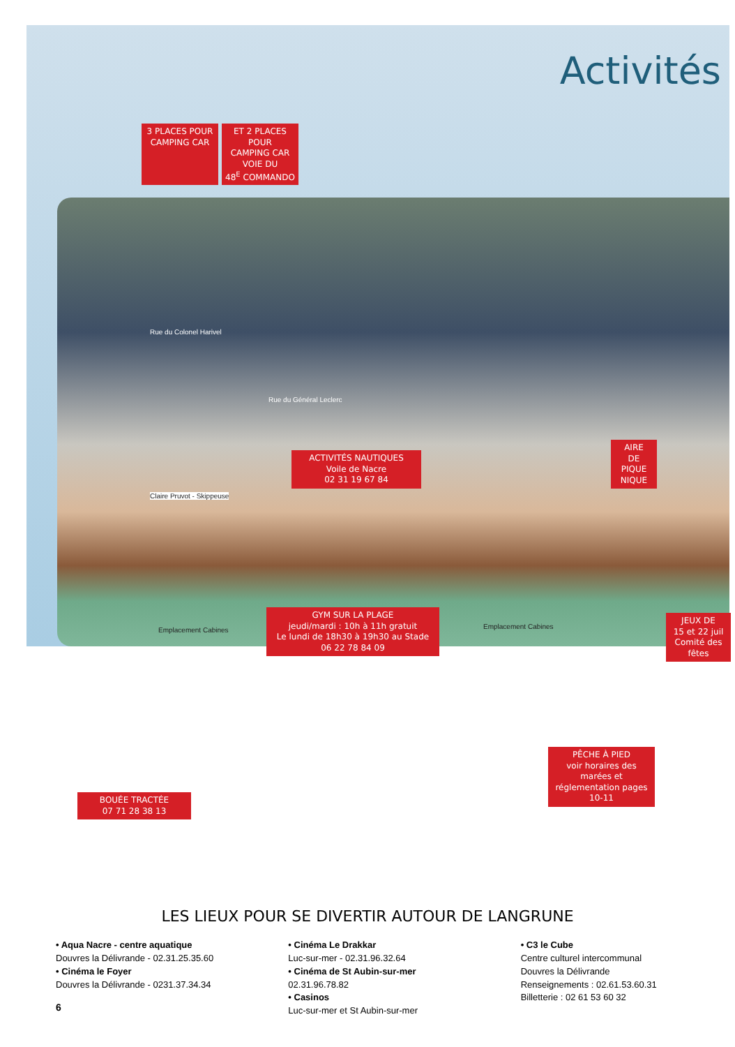Activités
3 PLACES POUR
CAMPING CAR
ET 2 PLACES POUR
CAMPING CAR
VOIE DU
48<sup>E</sup> COMMANDO
Rue du Colonel Harivel
Rue du Général Leclerc
ACTIVITÉS NAUTIQUES
Voile de Nacre
02 31 19 67 84
AIRE
DE
PIQUE
NIQUE
Claire Pruvot - Skippeuse
Emplacement Cabines
GYM SUR LA PLAGE
jeudi/mardi : 10h à 11h gratuit
Le lundi de 18h30 à 19h30 au Stade
06 22 78 84 09
Emplacement Cabines
JEUX DE
15 et 22 juil
Comité des fêtes
PÊCHE À PIED
voir horaires des marées et
réglementation pages 10-11
BOUÉE TRACTÉE
07 71 28 38 13
LES LIEUX POUR SE DIVERTIR AUTOUR DE LANGRUNE
• Aqua Nacre - centre aquatique
Douvres la Délivrande - 02.31.25.35.60
• Cinéma le Foyer
Douvres la Délivrande - 0231.37.34.34
• Cinéma Le Drakkar
Luc-sur-mer - 02.31.96.32.64
• Cinéma de St Aubin-sur-mer
02.31.96.78.82
• Casinos
Luc-sur-mer et St Aubin-sur-mer
• C3 le Cube
Centre culturel intercommunal
Douvres la Délivrande
Renseignements : 02.61.53.60.31
Billetterie : 02 61 53 60 32
6